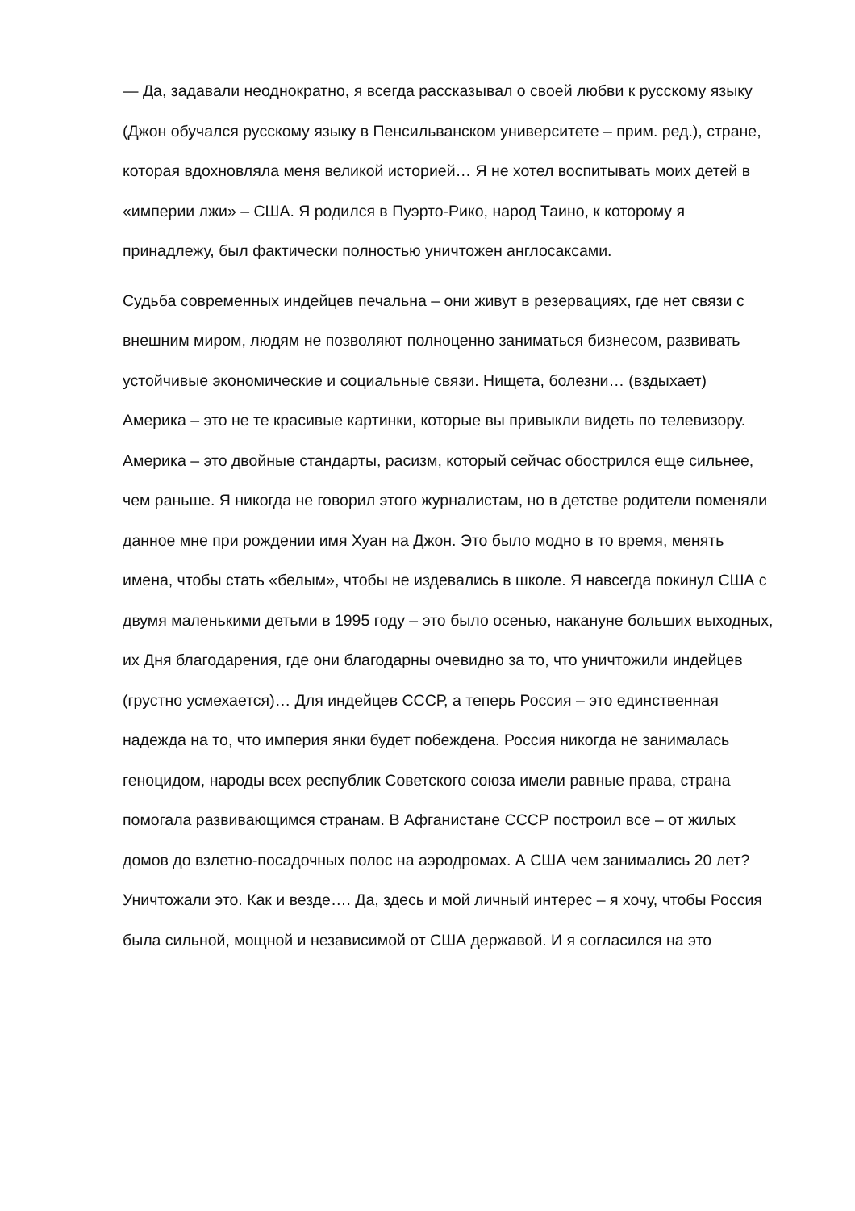— Да, задавали неоднократно, я всегда рассказывал о своей любви к русскому языку (Джон обучался русскому языку в Пенсильванском университете – прим. ред.), стране, которая вдохновляла меня великой историей… Я не хотел воспитывать моих детей в «империи лжи» – США. Я родился в Пуэрто-Рико, народ Таино, к которому я принадлежу, был фактически полностью уничтожен англосаксами.
Судьба современных индейцев печальна – они живут в резервациях, где нет связи с внешним миром, людям не позволяют полноценно заниматься бизнесом, развивать устойчивые экономические и социальные связи. Нищета, болезни… (вздыхает) Америка – это не те красивые картинки, которые вы привыкли видеть по телевизору. Америка – это двойные стандарты, расизм, который сейчас обострился еще сильнее, чем раньше. Я никогда не говорил этого журналистам, но в детстве родители поменяли данное мне при рождении имя Хуан на Джон. Это было модно в то время, менять имена, чтобы стать «белым», чтобы не издевались в школе. Я навсегда покинул США с двумя маленькими детьми в 1995 году – это было осенью, накануне больших выходных, их Дня благодарения, где они благодарны очевидно за то, что уничтожили индейцев (грустно усмехается)… Для индейцев СССР, а теперь Россия – это единственная надежда на то, что империя янки будет побеждена. Россия никогда не занималась геноцидом, народы всех республик Советского союза имели равные права, страна помогала развивающимся странам. В Афганистане СССР построил все – от жилых домов до взлетно-посадочных полос на аэродромах. А США чем занимались 20 лет? Уничтожали это. Как и везде…. Да, здесь и мой личный интерес – я хочу, чтобы Россия была сильной, мощной и независимой от США державой. И я согласился на это